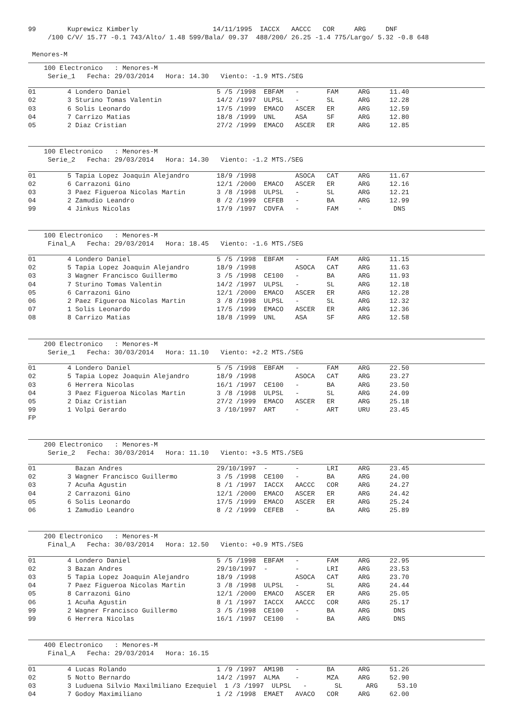99        Kuprewicz Kimberly                   14/11/1995  IACCX   AACCC   COR     ARG     DNF
     /100 C/V/ 15.77 -0.1 743/Alto/ 1.48 599/Bala/ 09.37  488/200/ 26.25 -1.4 775/Largo/ 5.32 -0.8 648

 Menores-M
    100 Electronico   : Menores-M
     Serie_1   Fecha: 29/03/2014   Hora: 14.30   Viento: -1.9 MTS./SEG
01        4 Londero Daniel                      5 /5 /1998  EBFAM   -       FAM     ARG     11.40
02        3 Sturino Tomas Valentin              14/2 /1997  ULPSL   -       SL      ARG     12.28
03        6 Solis Leonardo                      17/5 /1999  EMACO   ASCER   ER      ARG     12.59
04        7 Carrizo Matias                      18/8 /1999  UNL     ASA     SF      ARG     12.80
05        2 Diaz Cristian                       27/2 /1999  EMACO   ASCER   ER      ARG     12.85
    100 Electronico   : Menores-M
     Serie_2   Fecha: 29/03/2014   Hora: 14.30   Viento: -1.2 MTS./SEG
01        5 Tapia Lopez Joaquin Alejandro       18/9 /1998          ASOCA   CAT     ARG     11.67
02        6 Carrazoni Gino                      12/1 /2000  EMACO   ASCER   ER      ARG     12.16
03        3 Paez Figueroa Nicolas Martin        3 /8 /1998  ULPSL   -       SL      ARG     12.21
04        2 Zamudio Leandro                     8 /2 /1999  CEFEB   -       BA      ARG     12.99
99        4 Jinkus Nicolas                      17/9 /1997  CDVFA   -       FAM     -        DNS
    100 Electronico   : Menores-M
     Final_A   Fecha: 29/03/2014   Hora: 18.45   Viento: -1.6 MTS./SEG
01        4 Londero Daniel                      5 /5 /1998  EBFAM   -       FAM     ARG     11.15
02        5 Tapia Lopez Joaquin Alejandro       18/9 /1998          ASOCA   CAT     ARG     11.63
03        3 Wagner Francisco Guillermo          3 /5 /1998  CE100   -       BA      ARG     11.93
04        7 Sturino Tomas Valentin              14/2 /1997  ULPSL   -       SL      ARG     12.18
05        6 Carrazoni Gino                      12/1 /2000  EMACO   ASCER   ER      ARG     12.28
06        2 Paez Figueroa Nicolas Martin        3 /8 /1998  ULPSL   -       SL      ARG     12.32
07        1 Solis Leonardo                      17/5 /1999  EMACO   ASCER   ER      ARG     12.36
08        8 Carrizo Matias                      18/8 /1999  UNL     ASA     SF      ARG     12.58
    200 Electronico   : Menores-M
     Serie_1   Fecha: 30/03/2014   Hora: 11.10   Viento: +2.2 MTS./SEG
01        4 Londero Daniel                      5 /5 /1998  EBFAM   -       FAM     ARG     22.50
02        5 Tapia Lopez Joaquin Alejandro       18/9 /1998          ASOCA   CAT     ARG     23.27
03        6 Herrera Nicolas                     16/1 /1997  CE100   -       BA      ARG     23.50
04        3 Paez Figueroa Nicolas Martin        3 /8 /1998  ULPSL   -       SL      ARG     24.09
05        2 Diaz Cristian                       27/2 /1999  EMACO   ASCER   ER      ARG     25.18
99        1 Volpi Gerardo                       3 /10/1997  ART     -       ART     URU     23.45
FP
    200 Electronico   : Menores-M
     Serie_2   Fecha: 30/03/2014   Hora: 11.10   Viento: +3.5 MTS./SEG
01          Bazan Andres                        29/10/1997  -       -       LRI     ARG     23.45
02        3 Wagner Francisco Guillermo          3 /5 /1998  CE100   -       BA      ARG     24.00
03        7 Acuña Agustin                       8 /1 /1997  IACCX   AACCC   COR     ARG     24.27
04        2 Carrazoni Gino                      12/1 /2000  EMACO   ASCER   ER      ARG     24.42
05        6 Solis Leonardo                      17/5 /1999  EMACO   ASCER   ER      ARG     25.24
06        1 Zamudio Leandro                     8 /2 /1999  CEFEB   -       BA      ARG     25.89
    200 Electronico   : Menores-M
     Final_A   Fecha: 30/03/2014   Hora: 12.50   Viento: +0.9 MTS./SEG
01        4 Londero Daniel                      5 /5 /1998  EBFAM   -       FAM     ARG     22.95
02        3 Bazan Andres                        29/10/1997  -       -       LRI     ARG     23.53
03        5 Tapia Lopez Joaquin Alejandro       18/9 /1998          ASOCA   CAT     ARG     23.70
04        7 Paez Figueroa Nicolas Martin        3 /8 /1998  ULPSL   -       SL      ARG     24.44
05        8 Carrazoni Gino                      12/1 /2000  EMACO   ASCER   ER      ARG     25.05
06        1 Acuña Agustin                       8 /1 /1997  IACCX   AACCC   COR     ARG     25.17
99        2 Wagner Francisco Guillermo          3 /5 /1998  CE100   -       BA      ARG      DNS
99        6 Herrera Nicolas                     16/1 /1997  CE100   -       BA      ARG      DNS
    400 Electronico   : Menores-M
     Final_A   Fecha: 29/03/2014   Hora: 16.15
01        4 Lucas Rolando                       1 /9 /1997  AM19B   -       BA      ARG     51.26
02        5 Notto Bernardo                      14/2 /1997  ALMA    -       MZA     ARG     52.90
03        3 Luduena Silvio Maxilmiliano Ezequiel  1 /3 /1997  ULPSL   -       SL      ARG     53.10
04        7 Godoy Maximiliano                   1 /2 /1998  EMAET   AVACO   COR     ARG     62.00